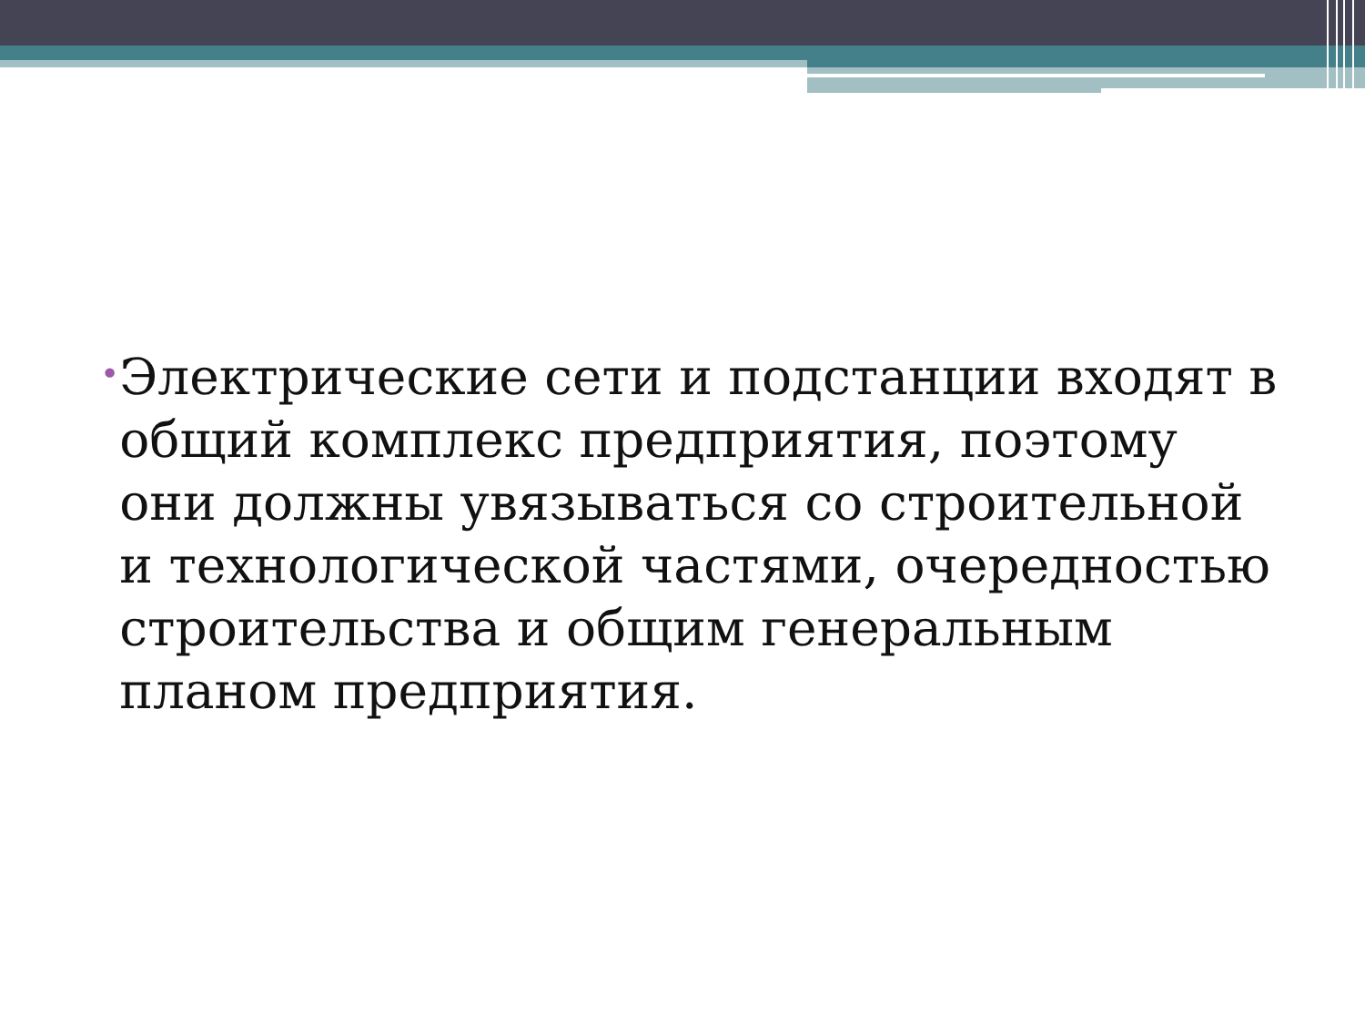•
Электрические сети и подстанции входят в общий комплекс предприятия, поэтому они должны увязываться со строительной и технологической частями, очередностью строительства и общим генеральным планом предприятия.